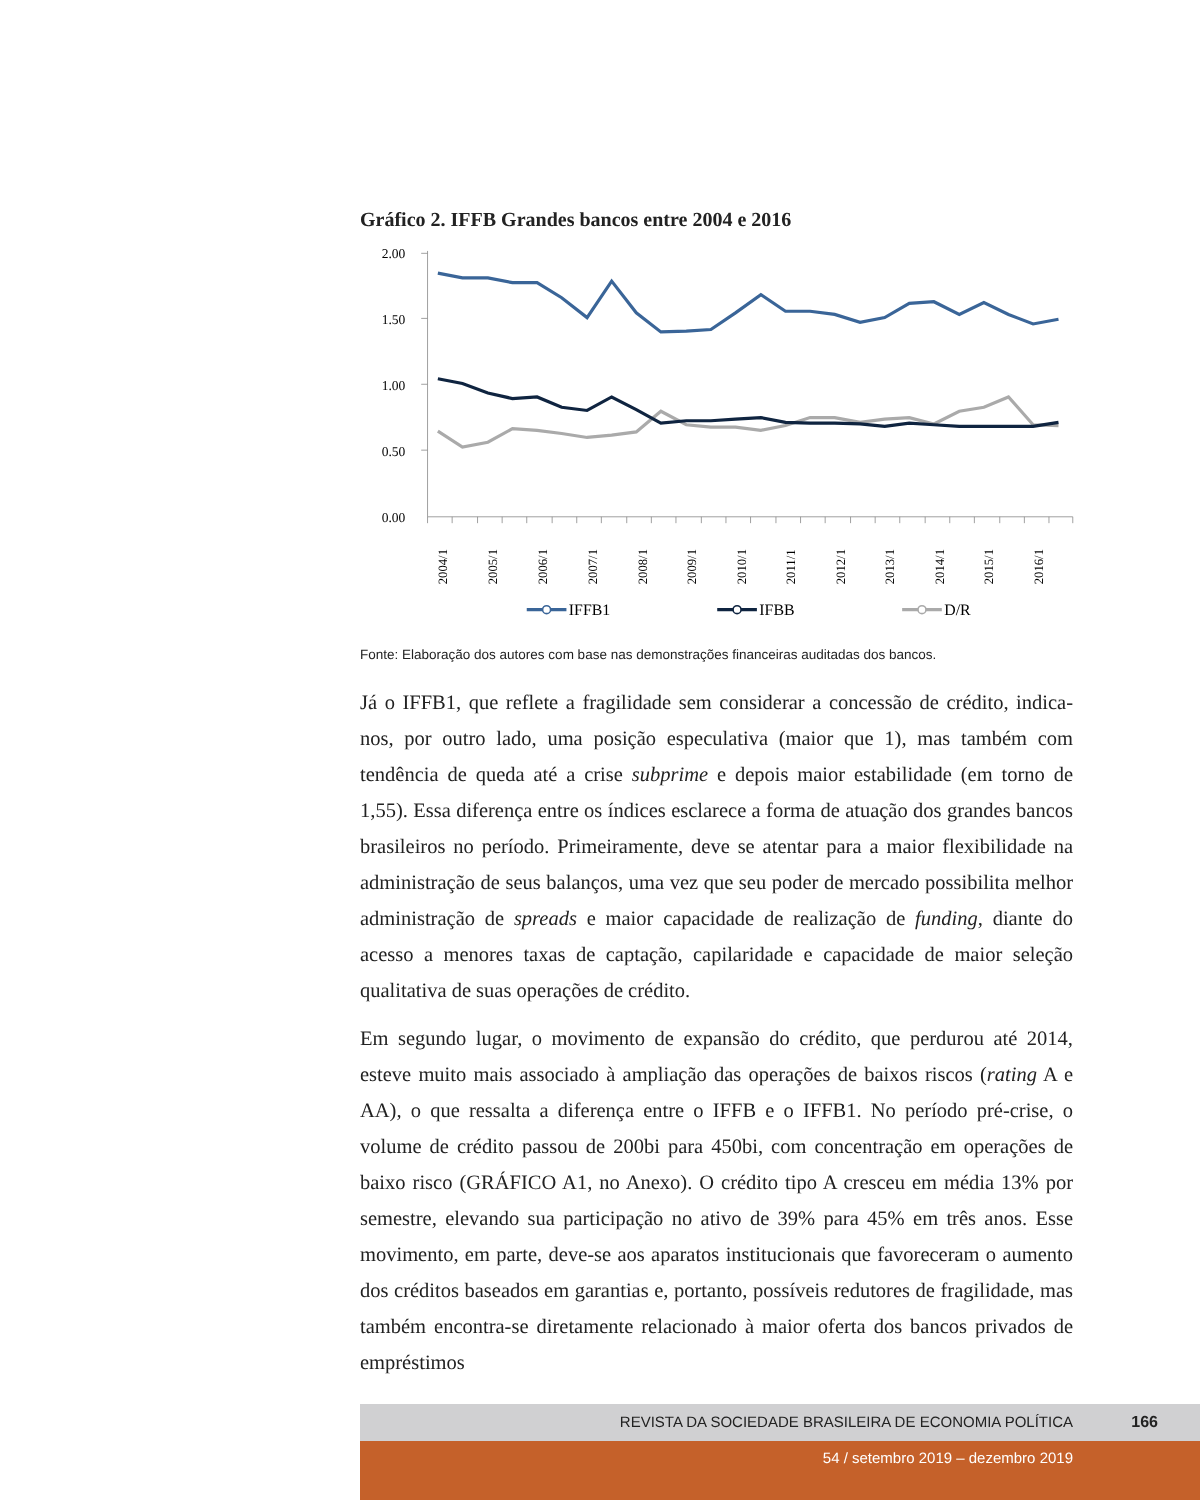Gráfico 2. IFFB Grandes bancos entre 2004 e 2016
2.00
1.50
1.00
0.50
0.00
2004/1
2005/1
2006/1
2007/1
2008/1
2009/1
2010/1
2011/1
2012/1
2013/1
2014/1
2015/1
2016/1
IFFB1
IFBB
D/R
Fonte: Elaboração dos autores com base nas demonstrações financeiras auditadas dos bancos.
Já o IFFB1, que reflete a fragilidade sem considerar a concessão de crédito, indica-nos, por outro lado, uma posição especulativa (maior que 1), mas também com tendência de queda até a crise subprime e depois maior estabilidade (em torno de 1,55). Essa diferença entre os índices esclarece a forma de atuação dos grandes bancos brasileiros no período. Primeiramente, deve se atentar para a maior flexibilidade na administração de seus balanços, uma vez que seu poder de mercado possibilita melhor administração de spreads e maior capacidade de realização de funding, diante do acesso a menores taxas de captação, capilaridade e capacidade de maior seleção qualitativa de suas operações de crédito.
Em segundo lugar, o movimento de expansão do crédito, que perdurou até 2014, esteve muito mais associado à ampliação das operações de baixos riscos (rating A e AA), o que ressalta a diferença entre o IFFB e o IFFB1. No período pré-crise, o volume de crédito passou de 200bi para 450bi, com concentração em operações de baixo risco (GRÁFICO A1, no Anexo). O crédito tipo A cresceu em média 13% por semestre, elevando sua participação no ativo de 39% para 45% em três anos. Esse movimento, em parte, deve-se aos aparatos institucionais que favoreceram o aumento dos créditos baseados em garantias e, portanto, possíveis redutores de fragilidade, mas também encontra-se diretamente relacionado à maior oferta dos bancos privados de empréstimos
REVISTA DA SOCIEDADE BRASILEIRA DE ECONOMIA POLÍTICA 166
54 / setembro 2019 – dezembro 2019